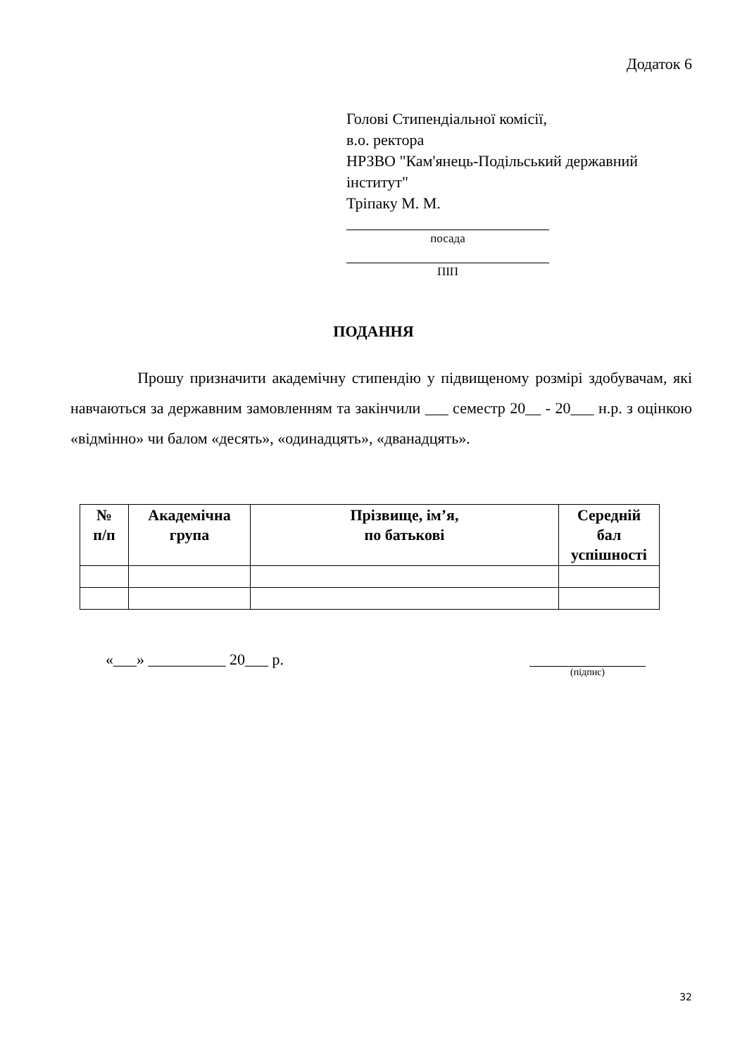Додаток 6
Голові Стипендіальної комісії,
в.о. ректора
НРЗВО "Кам'янець-Подільський державний
інститут"
Тріпаку М. М.
посада
ПІП
ПОДАННЯ
Прошу призначити академічну стипендію у підвищеному розмірі здобувачам, які навчаються за державним замовленням та закінчили ___ семестр 20__ - 20___ н.р. з оцінкою «відмінно» чи балом «десять», «одинадцять», «дванадцять».
| № п/п | Академічна група | Прізвище, ім’я, по батькові | Середній бал успішності |
| --- | --- | --- | --- |
«___» __________ 20___ р. (підпис)
32